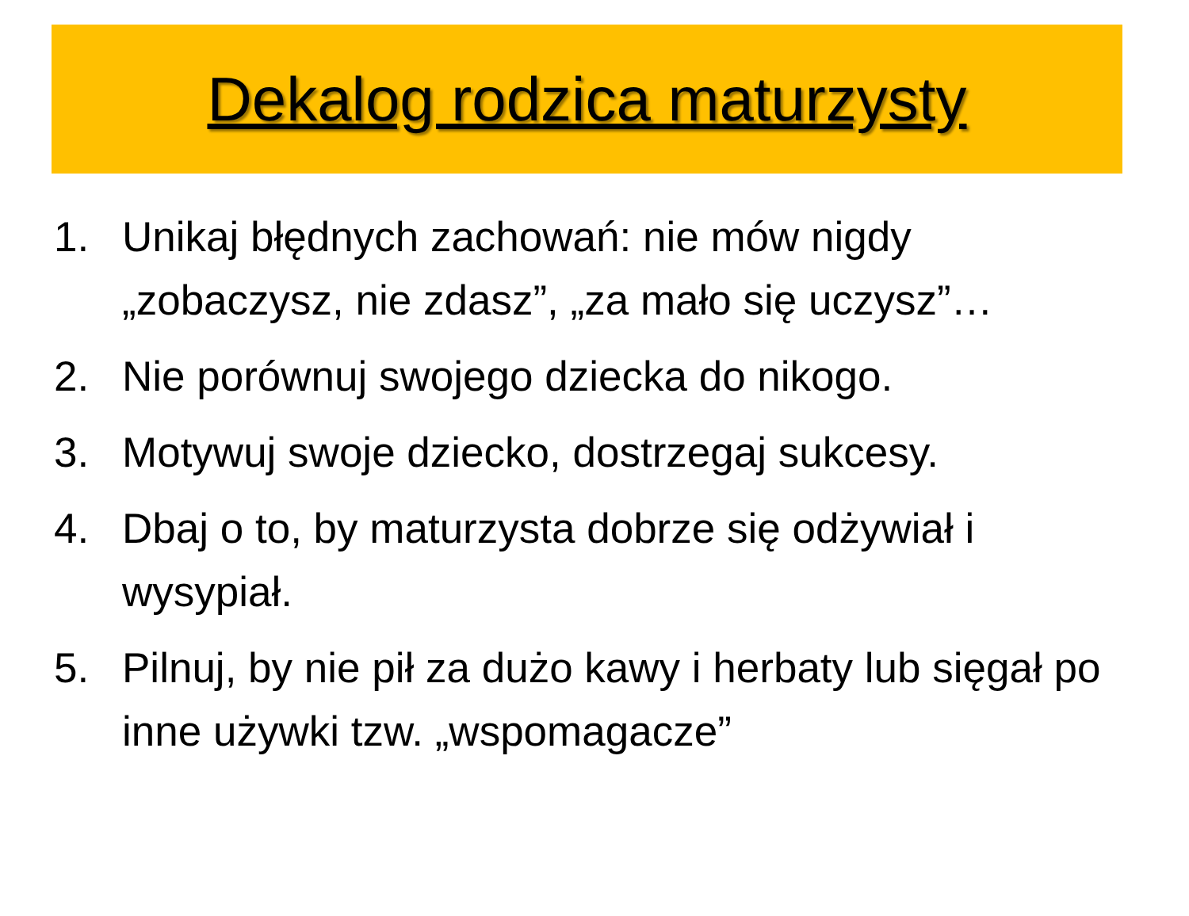Dekalog rodzica maturzysty
1. Unikaj błędnych zachowań: nie mów nigdy „zobaczysz, nie zdasz”, „za mało się uczysz”…
2. Nie porównuj swojego dziecka do nikogo.
3. Motywuj swoje dziecko, dostrzegaj sukcesy.
4. Dbaj o to, by maturzysta dobrze się odżywiał i wysypiał.
5. Pilnuj, by nie pił za dużo kawy i herbaty lub sięgał po inne używki tzw. „wspomagacze”